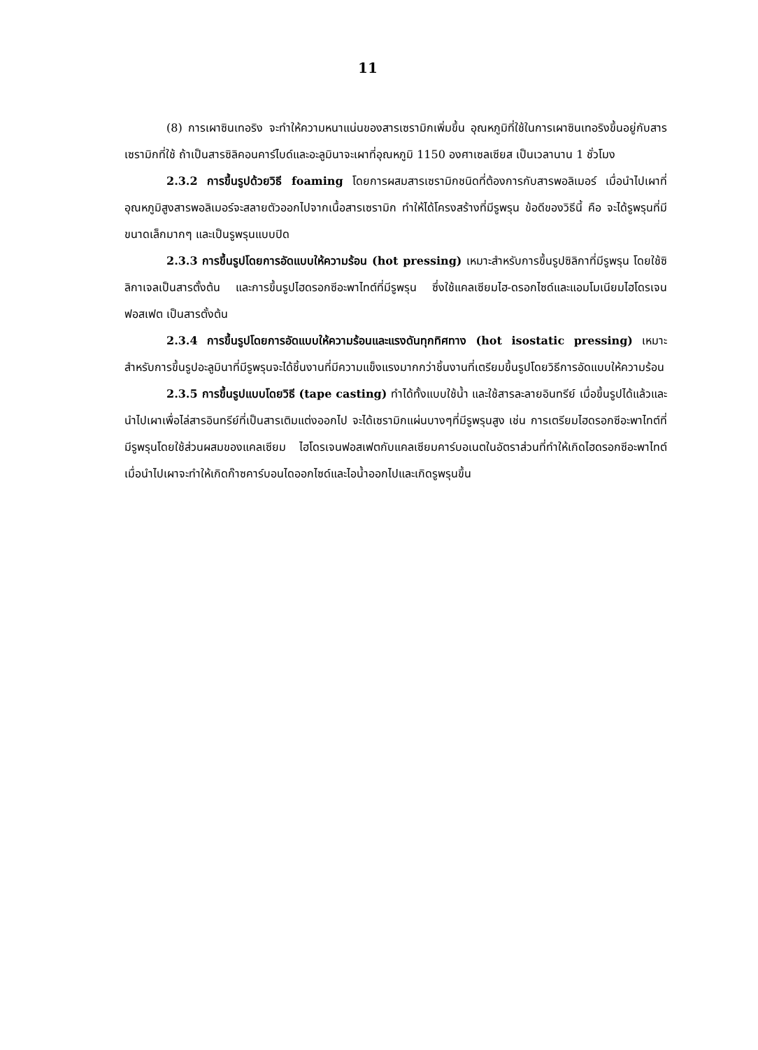11
(8) การเผาซินเทอริง จะทำให้ความหนาแน่นของสารเซรามิกเพิ่มขึ้น อุณหภูมิที่ใช้ในการเผาซินเทอริงขึ้นอยู่กับสารเซรามิกที่ใช้ ถ้าเป็นสารซิลิคอนคาร์ไบด์และอะลูมินาจะเผาที่อุณหภูมิ 1150 องศาเซลเซียส เป็นเวลานาน 1 ชั่วโมง
2.3.2 การขึ้นรูปด้วยวิธี foaming โดยการผสมสารเซรามิกชนิดที่ต้องการกับสารพอลิเมอร์ เมื่อนำไปเผาที่อุณหภูมิสูงสารพอลิเมอร์จะสลายตัวออกไปจากเนื้อสารเซรามิก ทำให้ได้โครงสร้างที่มีรูพรุน ข้อดีของวิธีนี้ คือ จะได้รูพรุนที่มีขนาดเล็กมากๆ และเป็นรูพรุนแบบปิด
2.3.3 การขึ้นรูปโดยการอัดแบบให้ความร้อน (hot pressing) เหมาะสำหรับการขึ้นรูปซิลิกาที่มีรูพรุน โดยใช้ซิลิกาเจลเป็นสารตั้งต้น และการขึ้นรูปไฮดรอกซีอะพาไทต์ที่มีรูพรุน ซึ่งใช้แคลเซียมไฮ-ดรอกไซด์และแอมโมเนียมไฮโดรเจนฟอสเฟต เป็นสารตั้งต้น
2.3.4 การขึ้นรูปโดยการอัดแบบให้ความร้อนและแรงดันทุกทิศทาง (hot isostatic pressing) เหมาะสำหรับการขึ้นรูปอะลูมินาที่มีรูพรุนจะได้ชิ้นงานที่มีความแข็งแรงมากกว่าชิ้นงานที่เตรียมขึ้นรูปโดยวิธีการอัดแบบให้ความร้อน
2.3.5 การขึ้นรูปแบบโดยวิธี (tape casting) ทำได้ทั้งแบบใช้น้ำ และใช้สารละลายอินทรีย์ เมื่อขึ้นรูปได้แล้วและนำไปเผาเพื่อไล่สารอินทรีย์ที่เป็นสารเติมแต่งออกไป จะได้เซรามิกแผ่นบางๆที่มีรูพรุนสูง เช่น การเตรียมไฮดรอกซีอะพาไทต์ที่มีรูพรุนโดยใช้ส่วนผสมของแคลเซียม ไฮโดรเจนฟอสเฟตกับแคลเซียมคาร์บอเนตในอัตราส่วนที่ทำให้เกิดไฮดรอกซีอะพาไทต์ เมื่อนำไปเผาจะทำให้เกิดก๊าซคาร์บอนไดออกไซด์และไอน้ำออกไปและเกิดรูพรุนขึ้น